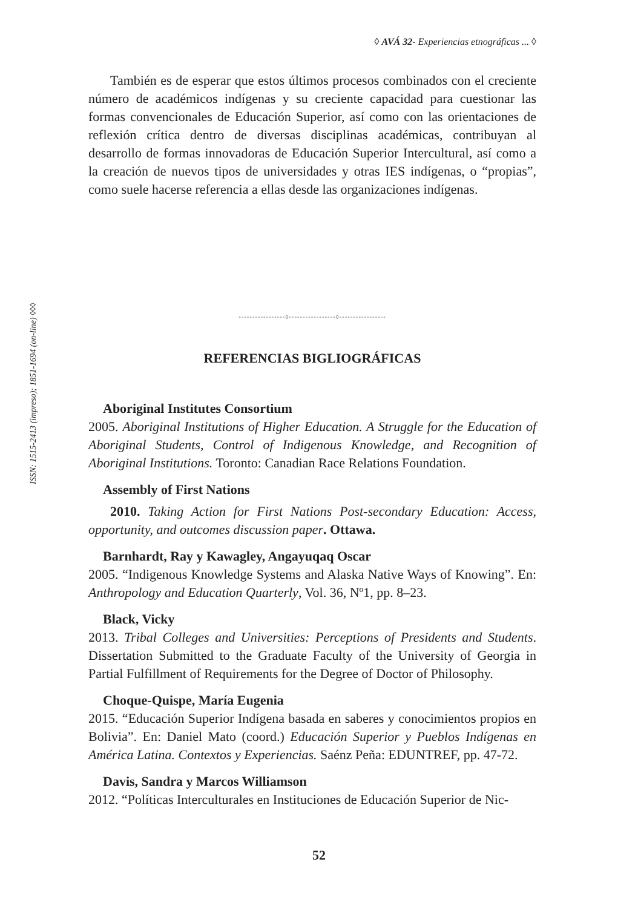ISSN: 1515-2413 (impreso); 1851-1694 (on-line) ◊◊◊
◊ AVÁ 32- Experiencias etnográficas ... ◊
También es de esperar que estos últimos procesos combinados con el creciente número de académicos indígenas y su creciente capacidad para cuestionar las formas convencionales de Educación Superior, así como con las orientaciones de reflexión crítica dentro de diversas disciplinas académicas, contribuyan al desarrollo de formas innovadoras de Educación Superior Intercultural, así como a la creación de nuevos tipos de universidades y otras IES indígenas, o “propias”, como suele hacerse referencia a ellas desde las organizaciones indígenas.
◦◦◦◦◦◦◦◦◦◦◦◦◦◦◦◦◦◊◦◦◦◦◦◦◦◦◦◦◦◦◦◦◦◦◦◊◦◦◦◦◦◦◦◦◦◦◦◦◦◦◦◦◦
REFERENCIAS BIGLIOGRÁFICAS
Aboriginal Institutes Consortium
2005. Aboriginal Institutions of Higher Education. A Struggle for the Education of Aboriginal Students, Control of Indigenous Knowledge, and Recognition of Aboriginal Institutions. Toronto: Canadian Race Relations Foundation.
Assembly of First Nations
2010. Taking Action for First Nations Post-secondary Education: Access, opportunity, and outcomes discussion paper. Ottawa.
Barnhardt, Ray y Kawagley, Angayuqaq Oscar
2005. “Indigenous Knowledge Systems and Alaska Native Ways of Knowing”. En: Anthropology and Education Quarterly, Vol. 36, Nº1, pp. 8–23.
Black, Vicky
2013. Tribal Colleges and Universities: Perceptions of Presidents and Students. Dissertation Submitted to the Graduate Faculty of the University of Georgia in Partial Fulfillment of Requirements for the Degree of Doctor of Philosophy.
Choque-Quispe, María Eugenia
2015. “Educación Superior Indígena basada en saberes y conocimientos propios en Bolivia”. En: Daniel Mato (coord.) Educación Superior y Pueblos Indígenas en América Latina. Contextos y Experiencias. Saénz Peña: EDUNTREF, pp. 47-72.
Davis, Sandra y Marcos Williamson
2012. “Políticas Interculturales en Instituciones de Educación Superior de Nic-
52